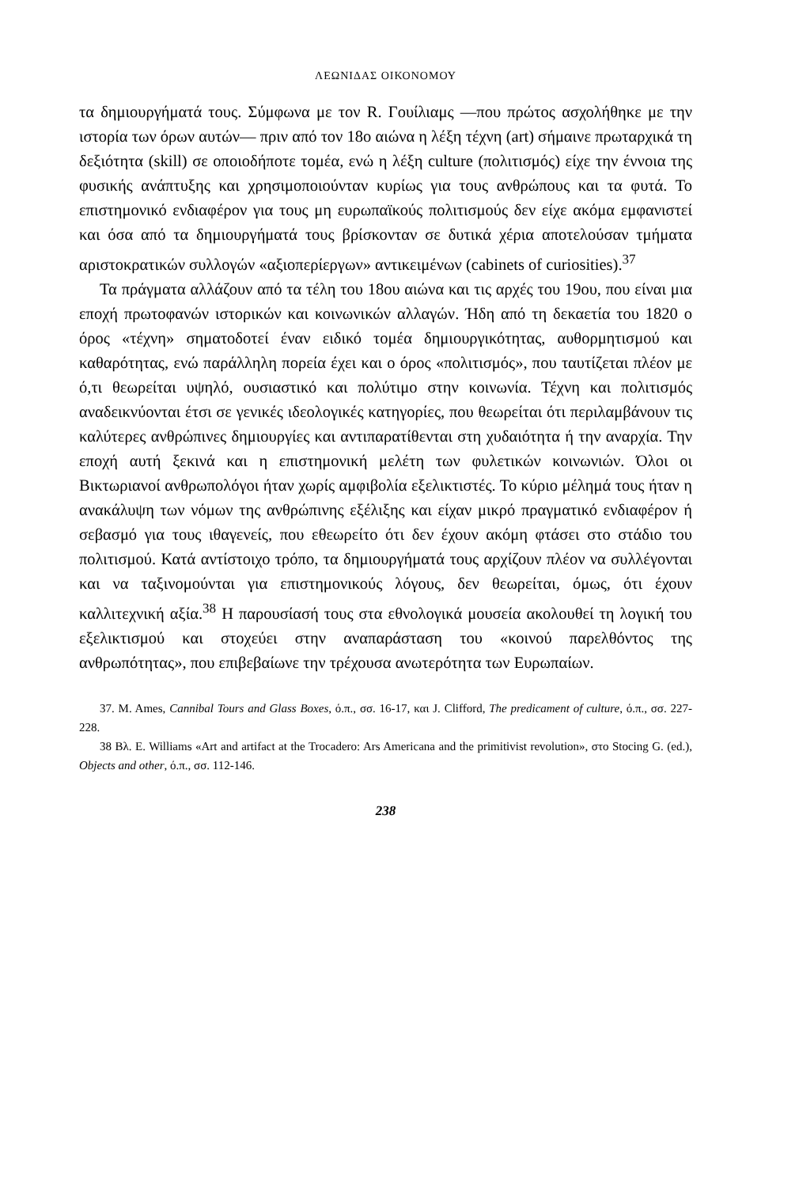ΛΕΩΝΙΔΑΣ ΟΙΚΟΝΟΜΟΥ
τα δημιουργήματά τους. Σύμφωνα με τον R. Γουίλιαμς —που πρώτος ασχολήθηκε με την ιστορία των όρων αυτών— πριν από τον 18ο αιώνα η λέξη τέχνη (art) σήμαινε πρωταρχικά τη δεξιότητα (skill) σε οποιοδήποτε τομέα, ενώ η λέξη culture (πολιτισμός) είχε την έννοια της φυσικής ανάπτυξης και χρησιμοποιούνταν κυρίως για τους ανθρώπους και τα φυτά. Το επιστημονικό ενδιαφέρον για τους μη ευρωπαϊκούς πολιτισμούς δεν είχε ακόμα εμφανιστεί και όσα από τα δημιουργήματά τους βρίσκονταν σε δυτικά χέρια αποτελούσαν τμήματα αριστοκρατικών συλλογών «αξιοπερίεργων» αντικειμένων (cabinets of curiosities).<sup>37</sup>
Τα πράγματα αλλάζουν από τα τέλη του 18ου αιώνα και τις αρχές του 19ου, που είναι μια εποχή πρωτοφανών ιστορικών και κοινωνικών αλλαγών. Ήδη από τη δεκαετία του 1820 ο όρος «τέχνη» σηματοδοτεί έναν ειδικό τομέα δημιουργικότητας, αυθορμητισμού και καθαρότητας, ενώ παράλληλη πορεία έχει και ο όρος «πολιτισμός», που ταυτίζεται πλέον με ό,τι θεωρείται υψηλό, ουσιαστικό και πολύτιμο στην κοινωνία. Τέχνη και πολιτισμός αναδεικνύονται έτσι σε γενικές ιδεολογικές κατηγορίες, που θεωρείται ότι περιλαμβάνουν τις καλύτερες ανθρώπινες δημιουργίες και αντιπαρατίθενται στη χυδαιότητα ή την αναρχία. Την εποχή αυτή ξεκινά και η επιστημονική μελέτη των φυλετικών κοινωνιών. Όλοι οι Βικτωριανοί ανθρωπολόγοι ήταν χωρίς αμφιβολία εξελικτιστές. Το κύριο μέλημά τους ήταν η ανακάλυψη των νόμων της ανθρώπινης εξέλιξης και είχαν μικρό πραγματικό ενδιαφέρον ή σεβασμό για τους ιθαγενείς, που εθεωρείτο ότι δεν έχουν ακόμη φτάσει στο στάδιο του πολιτισμού. Κατά αντίστοιχο τρόπο, τα δημιουργήματά τους αρχίζουν πλέον να συλλέγονται και να ταξινομούνται για επιστημονικούς λόγους, δεν θεωρείται, όμως, ότι έχουν καλλιτεχνική αξία.<sup>38</sup> Η παρουσίασή τους στα εθνολογικά μουσεία ακολουθεί τη λογική του εξελικτισμού και στοχεύει στην αναπαράσταση του «κοινού παρελθόντος της ανθρωπότητας», που επιβεβαίωνε την τρέχουσα ανωτερότητα των Ευρωπαίων.
37. M. Ames, Cannibal Tours and Glass Boxes, ό.π., σσ. 16-17, και J. Clifford, The predicament of culture, ό.π., σσ. 227-228.
38 Βλ. E. Williams «Art and artifact at the Trocadero: Ars Americana and the primitivist revolution», στο Stocing G. (ed.), Objects and other, ό.π., σσ. 112-146.
238